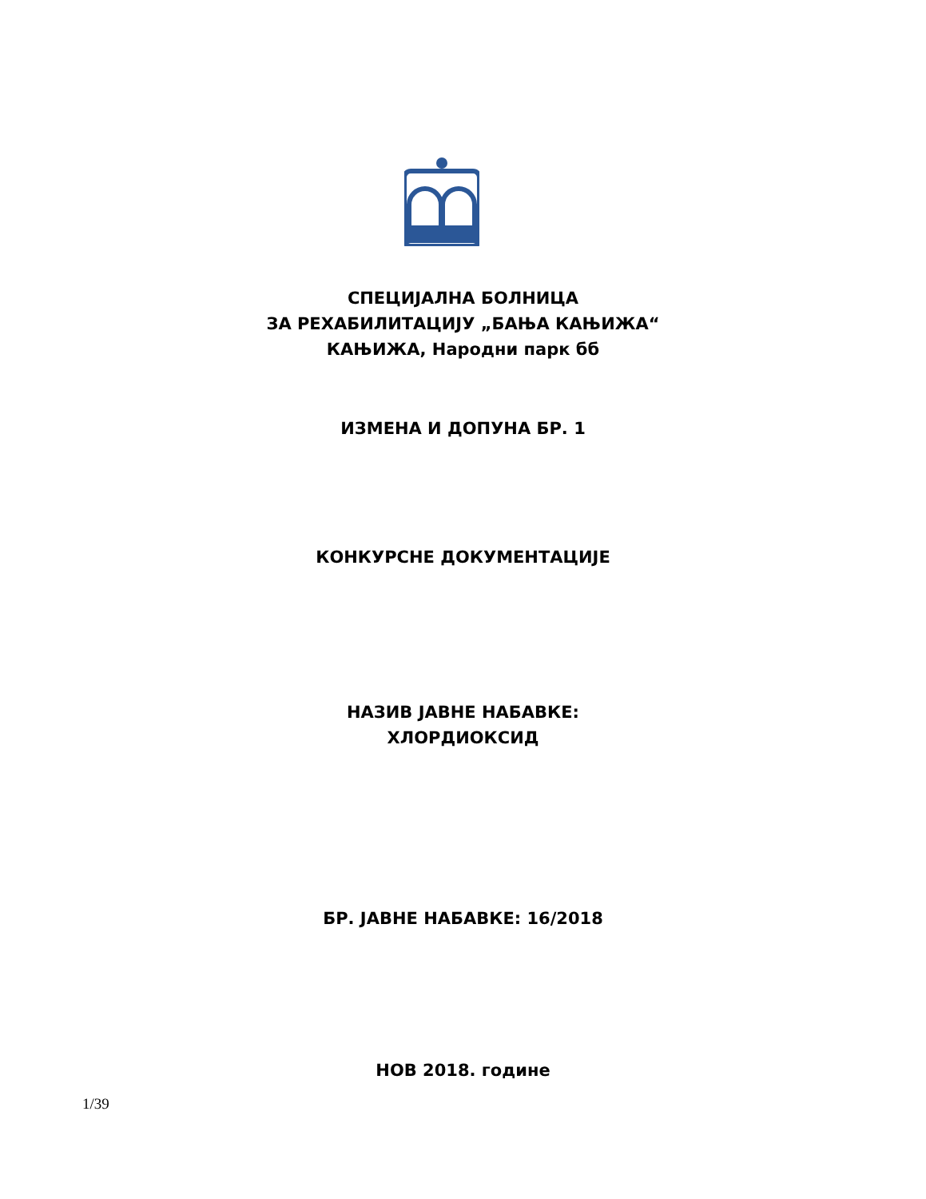СПЕЦИЈАЛНА БОЛНИЦА
ЗА РЕХАБИЛИТАЦИЈУ „БАЊА КАЊИЖА“
КАЊИЖА, Народни парк бб
ИЗМЕНА И ДОПУНА БР. 1
КОНКУРСНЕ ДОКУМЕНТАЦИЈЕ
НАЗИВ ЈАВНЕ НАБАВКЕ:
ХЛОРДИОКСИД
БР. ЈАВНЕ НАБАВКЕ: 16/2018
НОВ 2018. године
1/39